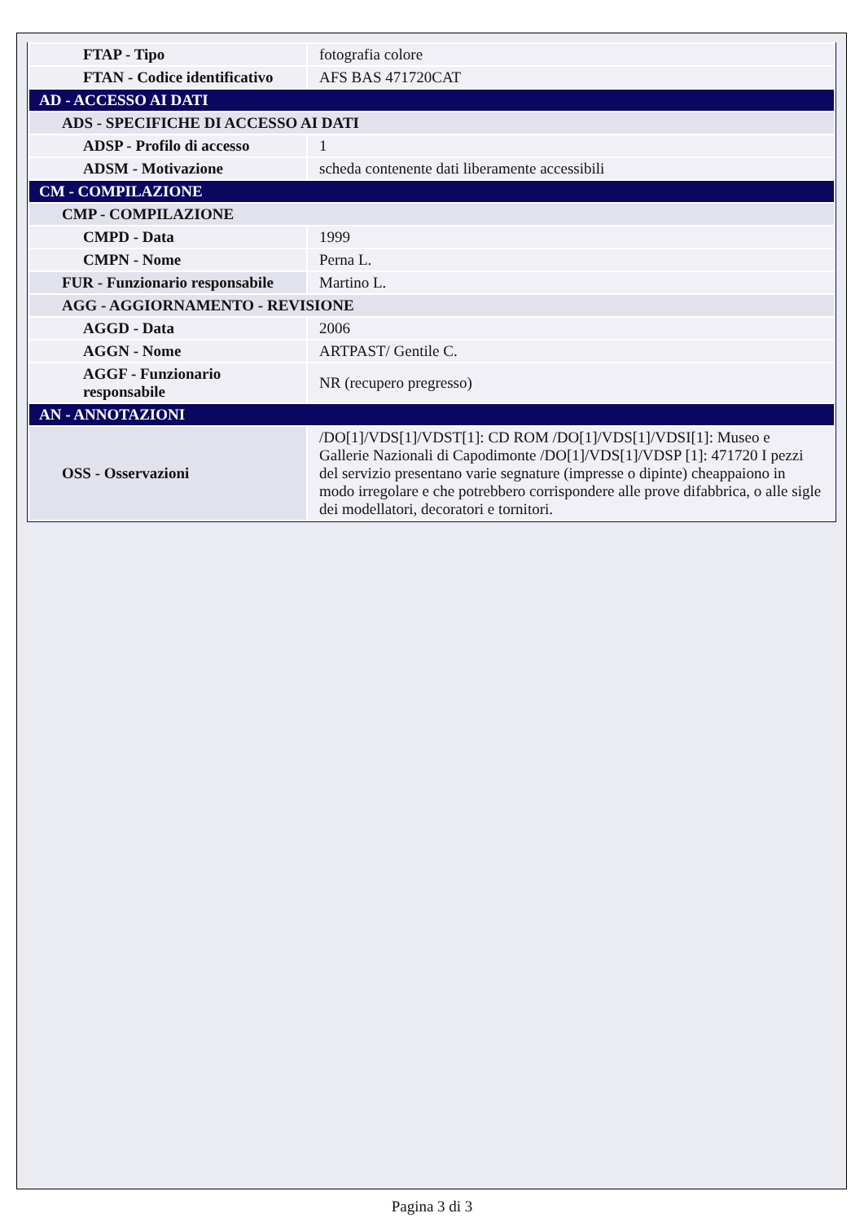| FTAP - Tipo | fotografia colore |
| FTAN - Codice identificativo | AFS BAS 471720CAT |
| AD - ACCESSO AI DATI | |
| ADS - SPECIFICHE DI ACCESSO AI DATI | |
| ADSP - Profilo di accesso | 1 |
| ADSM - Motivazione | scheda contenente dati liberamente accessibili |
| CM - COMPILAZIONE | |
| CMP - COMPILAZIONE | |
| CMPD - Data | 1999 |
| CMPN - Nome | Perna L. |
| FUR - Funzionario responsabile | Martino L. |
| AGG - AGGIORNAMENTO - REVISIONE | |
| AGGD - Data | 2006 |
| AGGN - Nome | ARTPAST/ Gentile C. |
| AGGF - Funzionario responsabile | NR (recupero pregresso) |
| AN - ANNOTAZIONI | |
| OSS - Osservazioni | /DO[1]/VDS[1]/VDST[1]: CD ROM /DO[1]/VDS[1]/VDSI[1]: Museo e Gallerie Nazionali di Capodimonte /DO[1]/VDS[1]/VDSP [1]: 471720 I pezzi del servizio presentano varie segnature (impresse o dipinte) cheappaiono in modo irregolare e che potrebbero corrispondere alle prove difabbrica, o alle sigle dei modellatori, decoratori e tornitori. |
Pagina 3 di 3